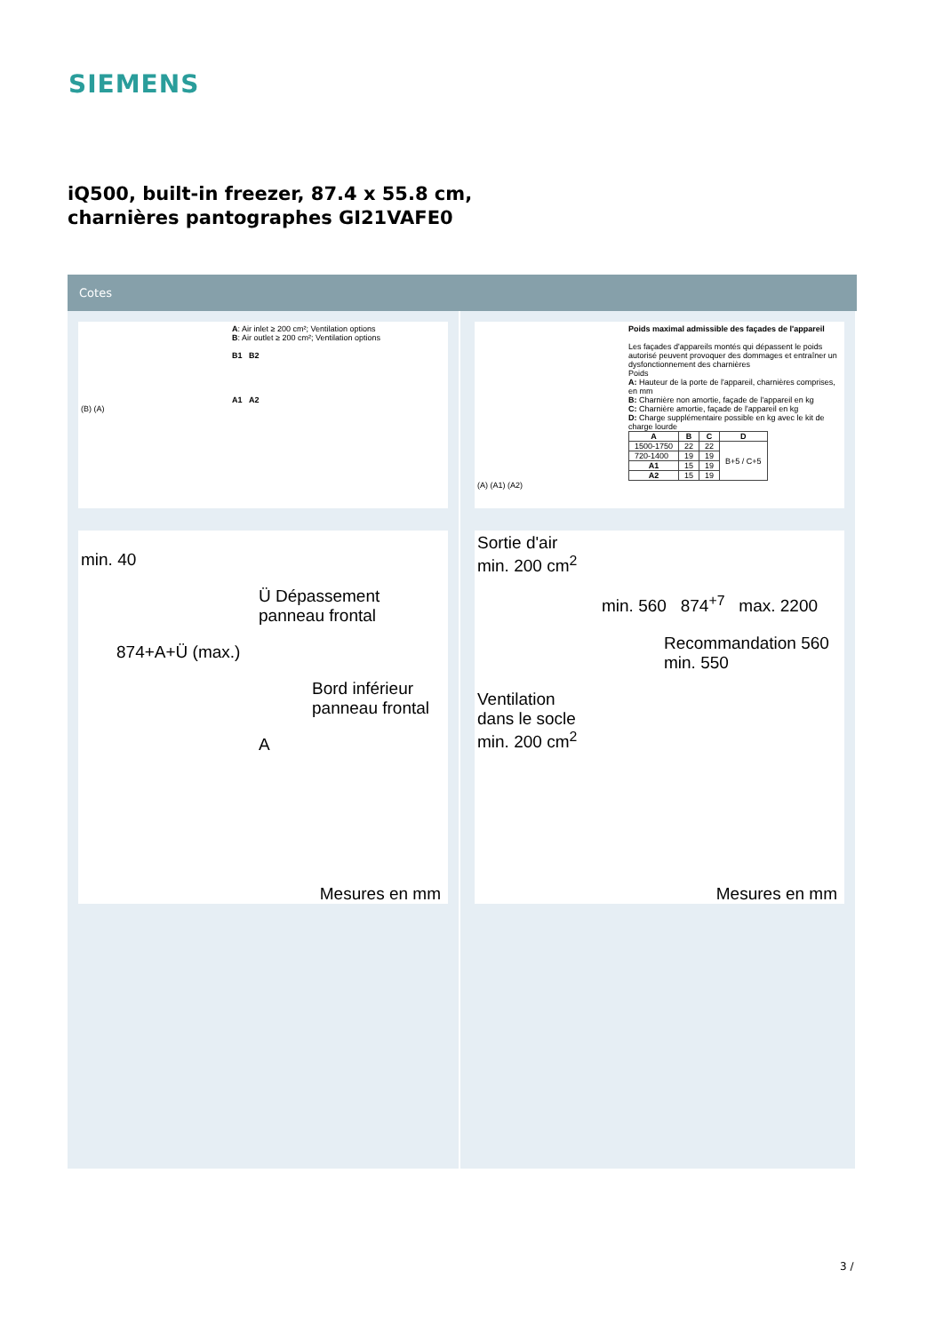SIEMENS
iQ500, built-in freezer, 87.4 x 55.8 cm, charnières pantographes GI21VAFE0
Cotes
A: Air inlet ≥ 200 cm²; Ventilation options
B: Air outlet ≥ 200 cm²; Ventilation options
B1 B2
A1 A2
(B) (A)
min. 40
Ü Dépassement panneau frontal
874+A+Ü (max.)
Bord inférieur panneau frontal
A
Mesures en mm
Poids maximal admissible des façades de l'appareil
Les façades d'appareils montés qui dépassent le poids autorisé peuvent provoquer des dommages et entraîner un dysfonctionnement des charnières
Poids
A: Hauteur de la porte de l'appareil, charnières comprises, en mm
B: Charnière non amortie, façade de l'appareil en kg
C: Charnière amortie, façade de l'appareil en kg
D: Charge supplémentaire possible en kg avec le kit de charge lourde
| A | B | C | D |
| --- | --- | --- | --- |
| 1500-1750 | 22 | 22 | B+5 / C+5 |
| 720-1400 | 19 | 19 | |
| A1 | 15 | 19 | |
| A2 | 15 | 19 | |
(A) (A1) (A2)
Sortie d'air
min. 200 cm<sup>2</sup>
min. 560 874<sup>+7</sup> max. 2200
Recommandation 560
min. 550
Ventilation
dans le socle
min. 200 cm<sup>2</sup>
Mesures en mm
3 /